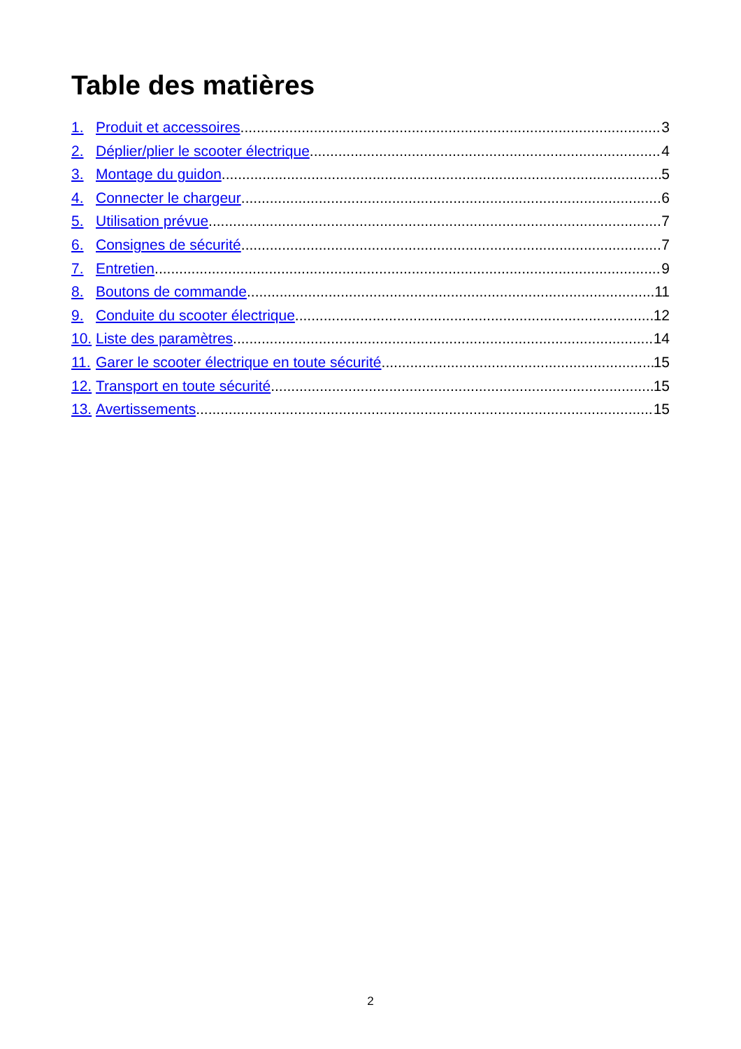Table des matières
1. Produit et accessoires 3
2. Déplier/plier le scooter électrique 4
3. Montage du guidon 5
4. Connecter le chargeur 6
5. Utilisation prévue 7
6. Consignes de sécurité 7
7. Entretien 9
8. Boutons de commande 11
9. Conduite du scooter électrique 12
10. Liste des paramètres 14
11. Garer le scooter électrique en toute sécurité 15
12. Transport en toute sécurité 15
13. Avertissements 15
2